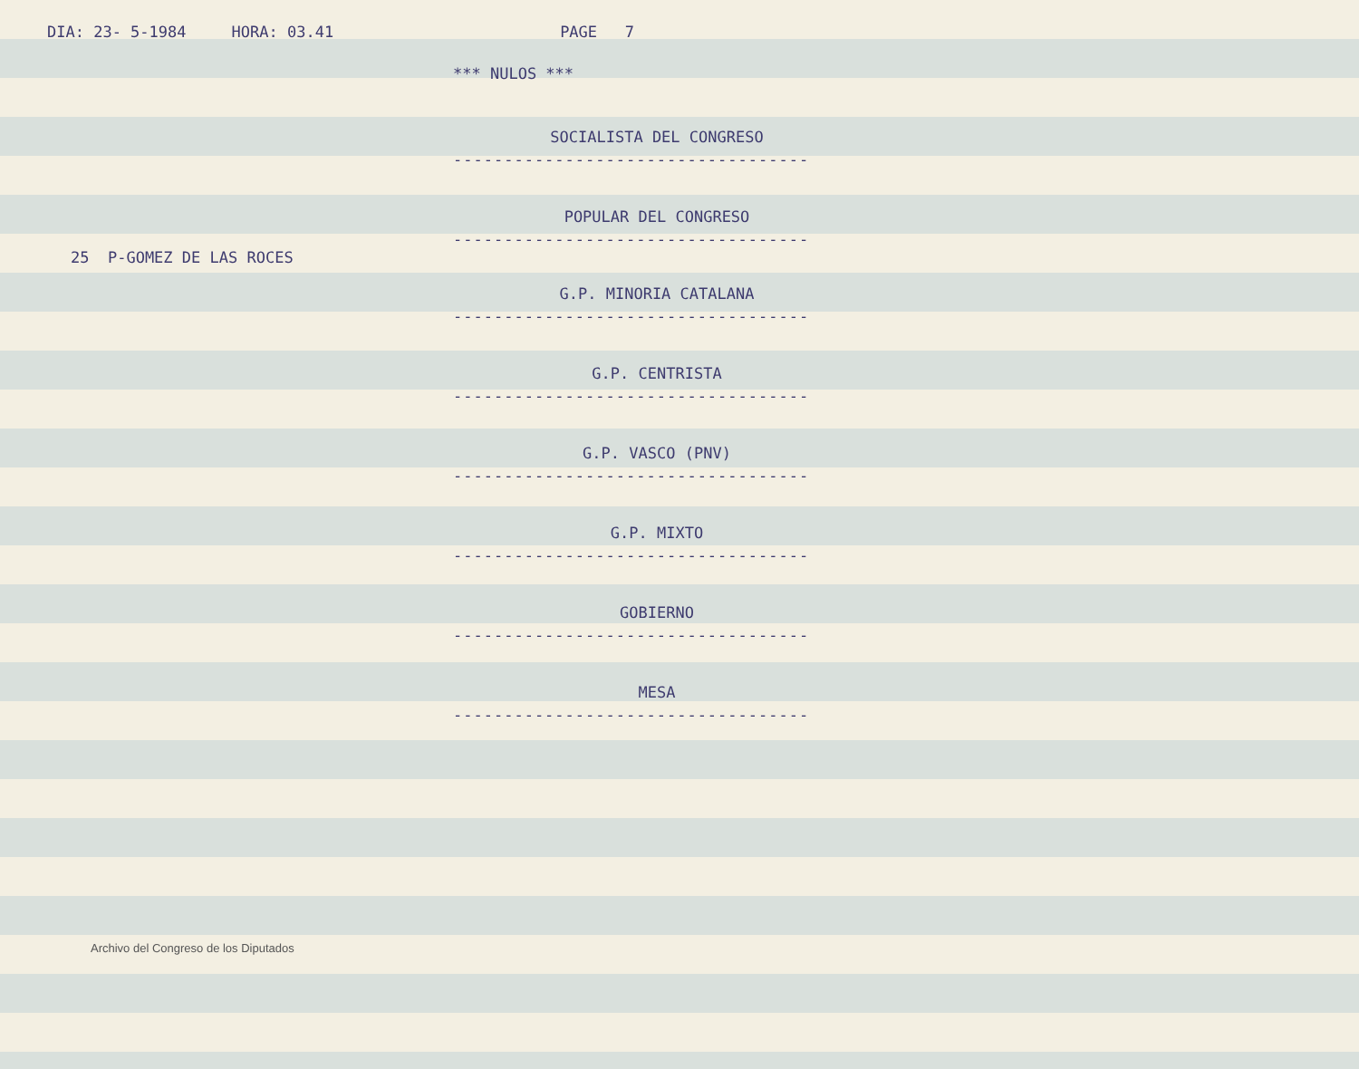DIA: 23- 5-1984 HORA: 03.41 PAGE 7
*** NULOS ***
SOCIALISTA DEL CONGRESO
-----------------------------------
POPULAR DEL CONGRESO
-----------------------------------
25 P-GOMEZ DE LAS ROCES
G.P. MINORIA CATALANA
-----------------------------------
G.P. CENTRISTA
-----------------------------------
G.P. VASCO (PNV)
-----------------------------------
G.P. MIXTO
-----------------------------------
GOBIERNO
-----------------------------------
MESA
-----------------------------------
Archivo del Congreso de los Diputados